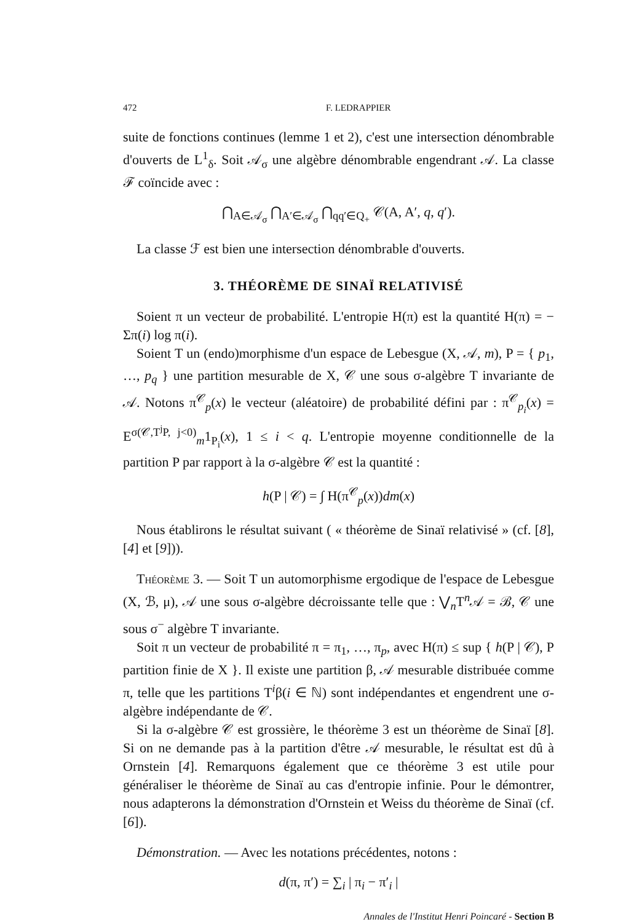472 F. LEDRAPPIER
suite de fonctions continues (lemme 1 et 2), c'est une intersection dénombrable d'ouverts de L<sup>1</sup><sub>δ</sub>. Soit 𝒜<sub>σ</sub> une algèbre dénombrable engendrant 𝒜. La classe ℱ coïncide avec :
⋂<sub>A∈𝒜<sub>σ</sub></sub> ⋂<sub>A′∈𝒜<sub>σ</sub></sub> ⋂<sub>qq′∈Q<sub>+</sub></sub> 𝒞(A, A′, q, q′).
La classe ℱ est bien une intersection dénombrable d'ouverts.
3. THÉORÈME DE SINAÏ RELATIVISÉ
Soient π un vecteur de probabilité. L'entropie H(π) est la quantité H(π) = − Σπ(i) log π(i).
Soient T un (endo)morphisme d'un espace de Lebesgue (X, 𝒜, m), P = { p<sub>1</sub>, …, p<sub>q</sub> } une partition mesurable de X, 𝒞 une sous σ-algèbre T invariante de 𝒜. Notons π<sup>𝒞</sup><sub>p</sub>(x) le vecteur (aléatoire) de probabilité défini par : π<sup>𝒞</sup><sub>p<sub>i</sub></sub>(x) = E<sup>σ(𝒞,T<sup>j</sup>P, j<0)</sup><sub>m</sub>1<sub>P<sub>i</sub></sub>(x), 1 ≤ i < q. L'entropie moyenne conditionnelle de la partition P par rapport à la σ-algèbre 𝒞 est la quantité :
h(P | 𝒞) = ∫ H(π<sup>𝒞</sup><sub>p</sub>(x))dm(x)
Nous établirons le résultat suivant ( « théorème de Sinaï relativisé » (cf. [8], [4] et [9])).
Théorème 3. — Soit T un automorphisme ergodique de l'espace de Lebesgue (X, ℬ, μ), 𝒜 une sous σ-algèbre décroissante telle que : ⋁<sub>n</sub>T<sup>n</sup>𝒜 = ℬ, 𝒞 une sous σ<sup>−</sup> algèbre T invariante.
Soit π un vecteur de probabilité π = π<sub>1</sub>, …, π<sub>p</sub>, avec H(π) ≤ sup { h(P | 𝒞), P partition finie de X }. Il existe une partition β, 𝒜 mesurable distribuée comme π, telle que les partitions T<sup>i</sup>β(i ∈ ℕ) sont indépendantes et engendrent une σ-algèbre indépendante de 𝒞.
Si la σ-algèbre 𝒞 est grossière, le théorème 3 est un théorème de Sinaï [8]. Si on ne demande pas à la partition d'être 𝒜 mesurable, le résultat est dû à Ornstein [4]. Remarquons également que ce théorème 3 est utile pour généraliser le théorème de Sinaï au cas d'entropie infinie. Pour le démontrer, nous adapterons la démonstration d'Ornstein et Weiss du théorème de Sinaï (cf. [6]).
Démonstration. — Avec les notations précédentes, notons :
d(π, π′) = ∑<sub>i</sub> | π<sub>i</sub> − π′<sub>i</sub> |
Annales de l'Institut Henri Poincaré - Section B